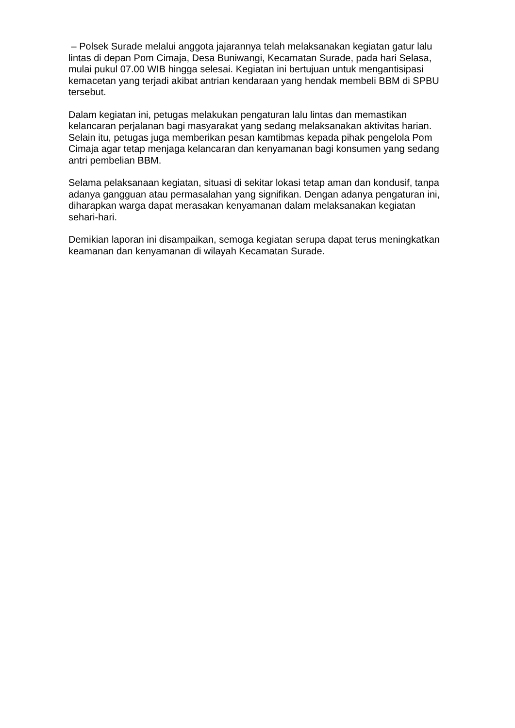– Polsek Surade melalui anggota jajarannya telah melaksanakan kegiatan gatur lalu lintas di depan Pom Cimaja, Desa Buniwangi, Kecamatan Surade, pada hari Selasa, mulai pukul 07.00 WIB hingga selesai. Kegiatan ini bertujuan untuk mengantisipasi kemacetan yang terjadi akibat antrian kendaraan yang hendak membeli BBM di SPBU tersebut.
Dalam kegiatan ini, petugas melakukan pengaturan lalu lintas dan memastikan kelancaran perjalanan bagi masyarakat yang sedang melaksanakan aktivitas harian. Selain itu, petugas juga memberikan pesan kamtibmas kepada pihak pengelola Pom Cimaja agar tetap menjaga kelancaran dan kenyamanan bagi konsumen yang sedang antri pembelian BBM.
Selama pelaksanaan kegiatan, situasi di sekitar lokasi tetap aman dan kondusif, tanpa adanya gangguan atau permasalahan yang signifikan. Dengan adanya pengaturan ini, diharapkan warga dapat merasakan kenyamanan dalam melaksanakan kegiatan sehari-hari.
Demikian laporan ini disampaikan, semoga kegiatan serupa dapat terus meningkatkan keamanan dan kenyamanan di wilayah Kecamatan Surade.